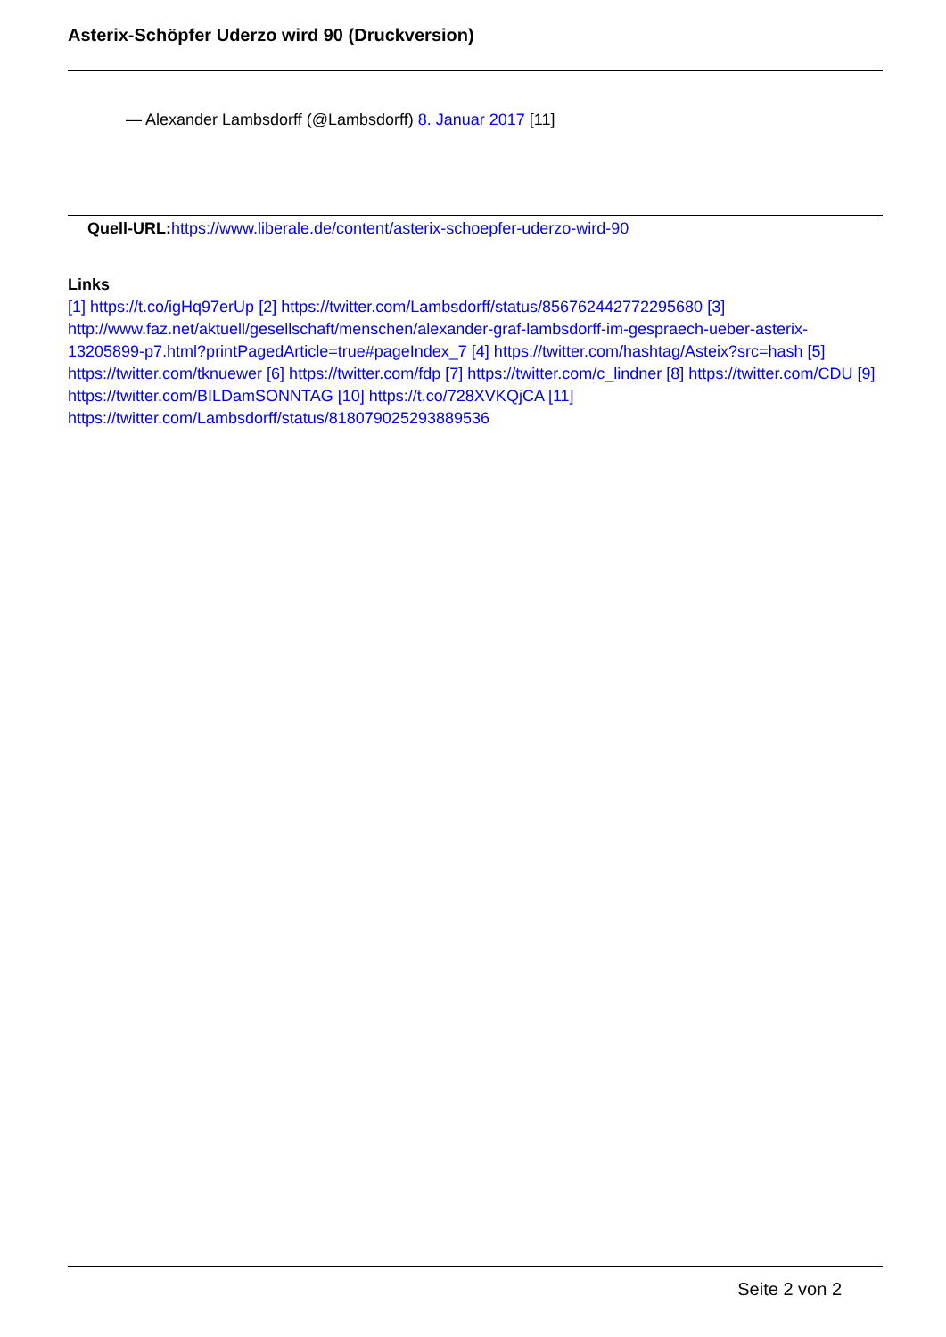Asterix-Schöpfer Uderzo wird 90 (Druckversion)
— Alexander Lambsdorff (@Lambsdorff) 8. Januar 2017 [11]
Quell-URL: https://www.liberale.de/content/asterix-schoepfer-uderzo-wird-90
Links
[1] https://t.co/igHq97erUp [2] https://twitter.com/Lambsdorff/status/856762442772295680 [3] http://www.faz.net/aktuell/gesellschaft/menschen/alexander-graf-lambsdorff-im-gespraech-ueber-asterix-13205899-p7.html?printPagedArticle=true#pageIndex_7 [4] https://twitter.com/hashtag/Asteix?src=hash [5] https://twitter.com/tknuewer [6] https://twitter.com/fdp [7] https://twitter.com/c_lindner [8] https://twitter.com/CDU [9] https://twitter.com/BILDamSONNTAG [10] https://t.co/728XVKQjCA [11] https://twitter.com/Lambsdorff/status/818079025293889536
Seite 2 von 2